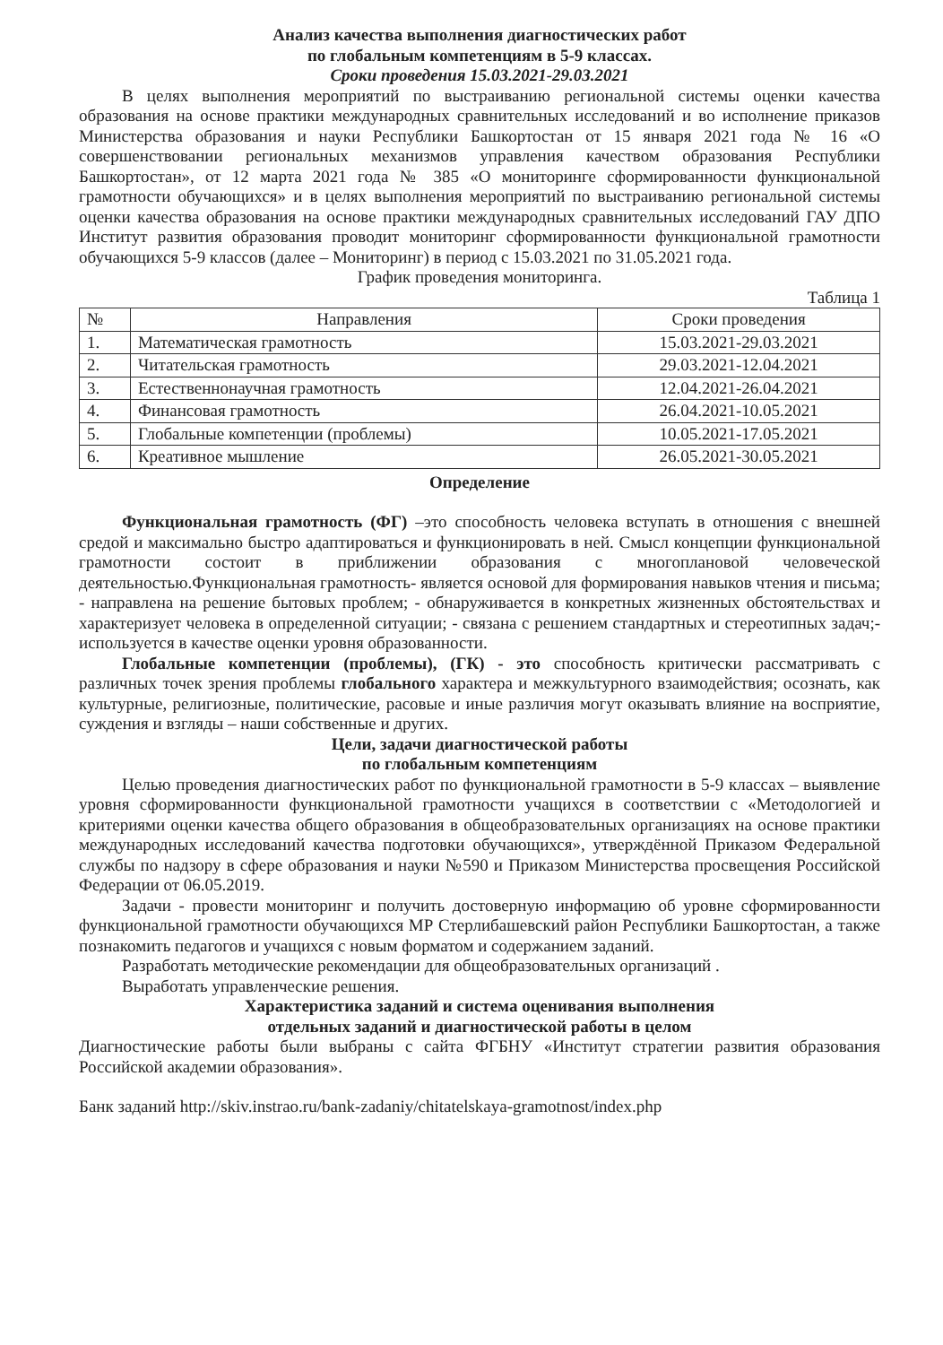Анализ качества выполнения диагностических работ
по глобальным компетенциям в 5-9 классах.
Сроки проведения 15.03.2021-29.03.2021
В целях выполнения мероприятий по выстраиванию региональной системы оценки качества образования на основе практики международных сравнительных исследований и во исполнение приказов Министерства образования и науки Республики Башкортостан от 15 января 2021 года № 16 «О совершенствовании региональных механизмов управления качеством образования Республики Башкортостан», от 12 марта 2021 года № 385 «О мониторинге сформированности функциональной грамотности обучающихся» и в целях выполнения мероприятий по выстраиванию региональной системы оценки качества образования на основе практики международных сравнительных исследований ГАУ ДПО Институт развития образования проводит мониторинг сформированности функциональной грамотности обучающихся 5-9 классов (далее – Мониторинг) в период с 15.03.2021 по 31.05.2021 года.
График проведения мониторинга.
Таблица 1
| № | Направления | Сроки проведения |
| --- | --- | --- |
| 1. | Математическая грамотность | 15.03.2021-29.03.2021 |
| 2. | Читательская грамотность | 29.03.2021-12.04.2021 |
| 3. | Естественнонаучная грамотность | 12.04.2021-26.04.2021 |
| 4. | Финансовая грамотность | 26.04.2021-10.05.2021 |
| 5. | Глобальные компетенции (проблемы) | 10.05.2021-17.05.2021 |
| 6. | Креативное мышление | 26.05.2021-30.05.2021 |
Определение
Функциональная грамотность (ФГ) –это способность человека вступать в отношения с внешней средой и максимально быстро адаптироваться и функционировать в ней. Смысл концепции функциональной грамотности состоит в приближении образования с многоплановой человеческой деятельностью.Функциональная грамотность- является основой для формирования навыков чтения и письма; - направлена на решение бытовых проблем; - обнаруживается в конкретных жизненных обстоятельствах и характеризует человека в определенной ситуации; - связана с решением стандартных и стереотипных задач;- используется в качестве оценки уровня образованности.
Глобальные компетенции (проблемы), (ГК) - это способность критически рассматривать с различных точек зрения проблемы глобального характера и межкультурного взаимодействия; осознать, как культурные, религиозные, политические, расовые и иные различия могут оказывать влияние на восприятие, суждения и взгляды – наши собственные и других.
Цели, задачи диагностической работы
по глобальным компетенциям
Целью проведения диагностических работ по функциональной грамотности в 5-9 классах – выявление уровня сформированности функциональной грамотности учащихся в соответствии с «Методологией и критериями оценки качества общего образования в общеобразовательных организациях на основе практики международных исследований качества подготовки обучающихся», утверждённой Приказом Федеральной службы по надзору в сфере образования и науки №590 и Приказом Министерства просвещения Российской Федерации от 06.05.2019.
Задачи - провести мониторинг и получить достоверную информацию об уровне сформированности функциональной грамотности обучающихся МР Стерлибашевский район Республики Башкортостан, а также познакомить педагогов и учащихся с новым форматом и содержанием заданий.
Разработать методические рекомендации для общеобразовательных организаций .
Выработать управленческие решения.
Характеристика заданий и система оценивания выполнения
отдельных заданий и диагностической работы в целом
Диагностические работы были выбраны с сайта ФГБНУ «Институт стратегии развития образования Российской академии образования».
Банк заданий http://skiv.instrao.ru/bank-zadaniy/chitatelskaya-gramotnost/index.php